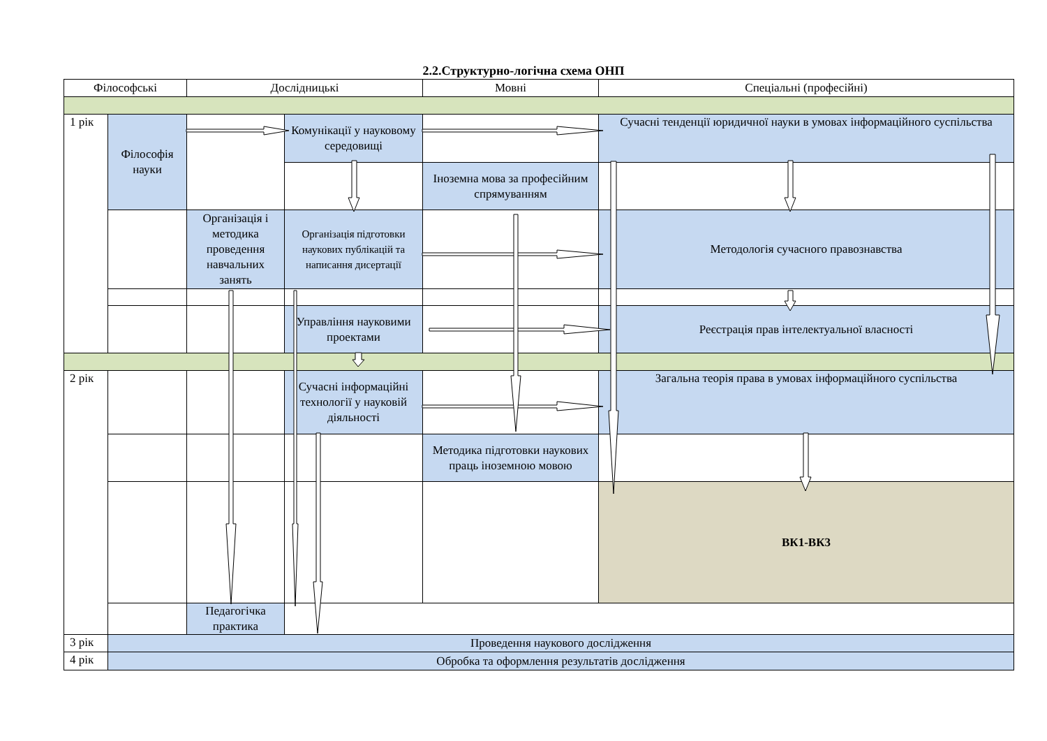2.2.Структурно-логічна схема ОНП
| Філософські | | Дослідницькі | | Мовні | Спеціальні (професійні) |
| --- | --- | --- | --- | --- | --- |
| 1 рік | Філософія науки | | Комунікації у науковому середовищі | | Сучасні тенденції юридичної науки в умовах інформаційного суспільства |
| | | | | Іноземна мова за професійним спрямуванням | |
| | | Організація і методика проведення навчальних занять | Організація підготовки наукових публікацій та написання дисертації | | Методологія сучасного правознавства |
| | | | Управління науковими проектами | | Реєстрація прав інтелектуальної власності |
| 2 рік | | | Сучасні інформаційні технології у науковій діяльності | | Загальна теорія права в умовах інформаційного суспільства |
| | | | | Методика підготовки наукових праць іноземною мовою | |
| | | | | | ВК1-ВК3 |
| | | Педагогічка практика | | | |
| 3 рік | Проведення наукового дослідження | | | | |
| 4 рік | Обробка та оформлення результатів дослідження | | | | |